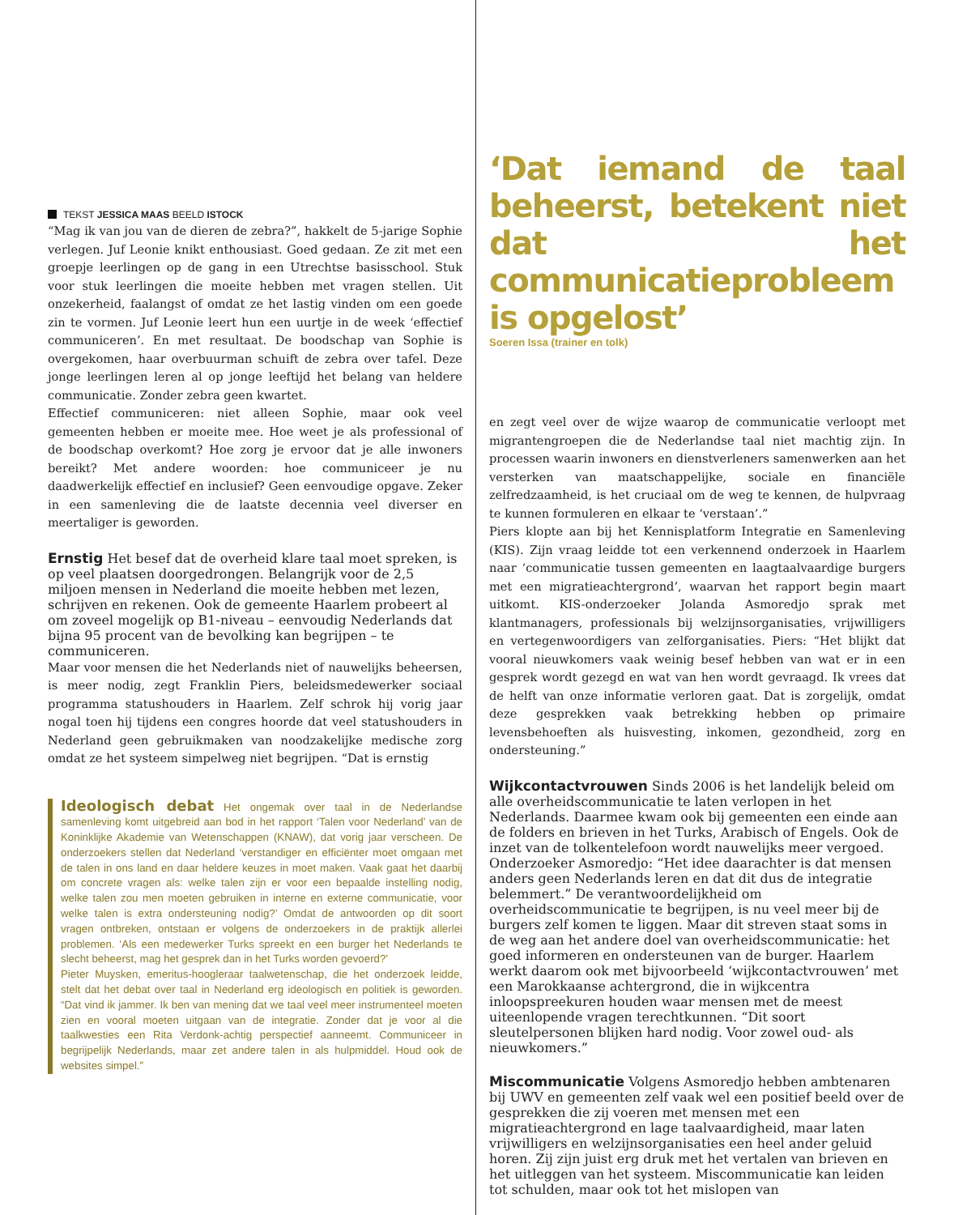TEKST JESSICA MAAS BEELD ISTOCK
“Mag ik van jou van de dieren de zebra?”, hakkelt de 5-jarige Sophie verlegen. Juf Leonie knikt enthousiast. Goed gedaan. Ze zit met een groepje leerlingen op de gang in een Utrechtse basisschool. Stuk voor stuk leerlingen die moeite hebben met vragen stellen. Uit onzekerheid, faalangst of omdat ze het lastig vinden om een goede zin te vormen. Juf Leonie leert hun een uurtje in de week ‘effectief communiceren’. En met resultaat. De boodschap van Sophie is overgekomen, haar overbuurman schuift de zebra over tafel. Deze jonge leerlingen leren al op jonge leeftijd het belang van heldere communicatie. Zonder zebra geen kwartet.
Effectief communiceren: niet alleen Sophie, maar ook veel gemeenten hebben er moeite mee. Hoe weet je als professional of de boodschap overkomt? Hoe zorg je ervoor dat je alle inwoners bereikt? Met andere woorden: hoe communiceer je nu daadwerkelijk effectief en inclusief? Geen eenvoudige opgave. Zeker in een samenleving die de laatste decennia veel diverser en meertaliger is geworden.
Ernstig
Het besef dat de overheid klare taal moet spreken, is op veel plaatsen doorgedrongen. Belangrijk voor de 2,5 miljoen mensen in Nederland die moeite hebben met lezen, schrijven en rekenen. Ook de gemeente Haarlem probeert al om zoveel mogelijk op B1-niveau – eenvoudig Nederlands dat bijna 95 procent van de bevolking kan begrijpen – te communiceren.
Maar voor mensen die het Nederlands niet of nauwelijks beheersen, is meer nodig, zegt Franklin Piers, beleidsmedewerker sociaal programma statushouders in Haarlem. Zelf schrok hij vorig jaar nogal toen hij tijdens een congres hoorde dat veel statushouders in Nederland geen gebruikmaken van noodzakelijke medische zorg omdat ze het systeem simpelweg niet begrijpen. “Dat is ernstig
Ideologisch debat
Het ongemak over taal in de Nederlandse samenleving komt uitgebreid aan bod in het rapport ‘Talen voor Nederland’ van de Koninklijke Akademie van Wetenschappen (KNAW), dat vorig jaar verscheen. De onderzoekers stellen dat Nederland ‘verstandiger en efficiënter moet omgaan met de talen in ons land en daar heldere keuzes in moet maken. Vaak gaat het daarbij om concrete vragen als: welke talen zijn er voor een bepaalde instelling nodig, welke talen zou men moeten gebruiken in interne en externe communicatie, voor welke talen is extra ondersteuning nodig?’ Omdat de antwoorden op dit soort vragen ontbreken, ontstaan er volgens de onderzoekers in de praktijk allerlei problemen. ‘Als een medewerker Turks spreekt en een burger het Nederlands te slecht beheerst, mag het gesprek dan in het Turks worden gevoerd?’
Pieter Muysken, emeritus-hoogleraar taalwetenschap, die het onderzoek leidde, stelt dat het debat over taal in Nederland erg ideologisch en politiek is geworden. “Dat vind ik jammer. Ik ben van mening dat we taal veel meer instrumenteel moeten zien en vooral moeten uitgaan van de integratie. Zonder dat je voor al die taalkwesties een Rita Verdonk-achtig perspectief aanneemt. Communiceer in begrijpelijk Nederlands, maar zet andere talen in als hulpmiddel. Houd ook de websites simpel.”
‘Dat iemand de taal beheerst, betekent niet dat het communicatieprobleem is opgelost’
Soeren Issa (trainer en tolk)
en zegt veel over de wijze waarop de communicatie verloopt met migrantengroepen die de Nederlandse taal niet machtig zijn. In processen waarin inwoners en dienstverleners samenwerken aan het versterken van maatschappelijke, sociale en financiële zelfredzaamheid, is het cruciaal om de weg te kennen, de hulpvraag te kunnen formuleren en elkaar te ‘verstaan’.”
Piers klopte aan bij het Kennisplatform Integratie en Samenleving (KIS). Zijn vraag leidde tot een verkennend onderzoek in Haarlem naar ‘communicatie tussen gemeenten en laagtaalvaardige burgers met een migratieachtergrond’, waarvan het rapport begin maart uitkomt. KIS-onderzoeker Jolanda Asmoredjo sprak met klantmanagers, professionals bij welzijnsorganisaties, vrijwilligers en vertegenwoordigers van zelforganisaties. Piers: “Het blijkt dat vooral nieuwkomers vaak weinig besef hebben van wat er in een gesprek wordt gezegd en wat van hen wordt gevraagd. Ik vrees dat de helft van onze informatie verloren gaat. Dat is zorgelijk, omdat deze gesprekken vaak betrekking hebben op primaire levensbehoeften als huisvesting, inkomen, gezondheid, zorg en ondersteuning.”
Wijkcontactvrouwen
Sinds 2006 is het landelijk beleid om alle overheidscommunicatie te laten verlopen in het Nederlands. Daarmee kwam ook bij gemeenten een einde aan de folders en brieven in het Turks, Arabisch of Engels. Ook de inzet van de tolkentelefoon wordt nauwelijks meer vergoed. Onderzoeker Asmoredjo: “Het idee daarachter is dat mensen anders geen Nederlands leren en dat dit dus de integratie belemmert.” De verantwoordelijkheid om overheidscommunicatie te begrijpen, is nu veel meer bij de burgers zelf komen te liggen. Maar dit streven staat soms in de weg aan het andere doel van overheidscommunicatie: het goed informeren en ondersteunen van de burger. Haarlem werkt daarom ook met bijvoorbeeld ‘wijkcontactvrouwen’ met een Marokkaanse achtergrond, die in wijkcentra inloopspreekuren houden waar mensen met de meest uiteenlopende vragen terechtkunnen. “Dit soort sleutelpersonen blijken hard nodig. Voor zowel oud- als nieuwkomers.”
Miscommunicatie
Volgens Asmoredjo hebben ambtenaren bij UWV en gemeenten zelf vaak wel een positief beeld over de gesprekken die zij voeren met mensen met een migratieachtergrond en lage taalvaardigheid, maar laten vrijwilligers en welzijnsorganisaties een heel ander geluid horen. Zij zijn juist erg druk met het vertalen van brieven en het uitleggen van het systeem. Miscommunicatie kan leiden tot schulden, maar ook tot het mislopen van